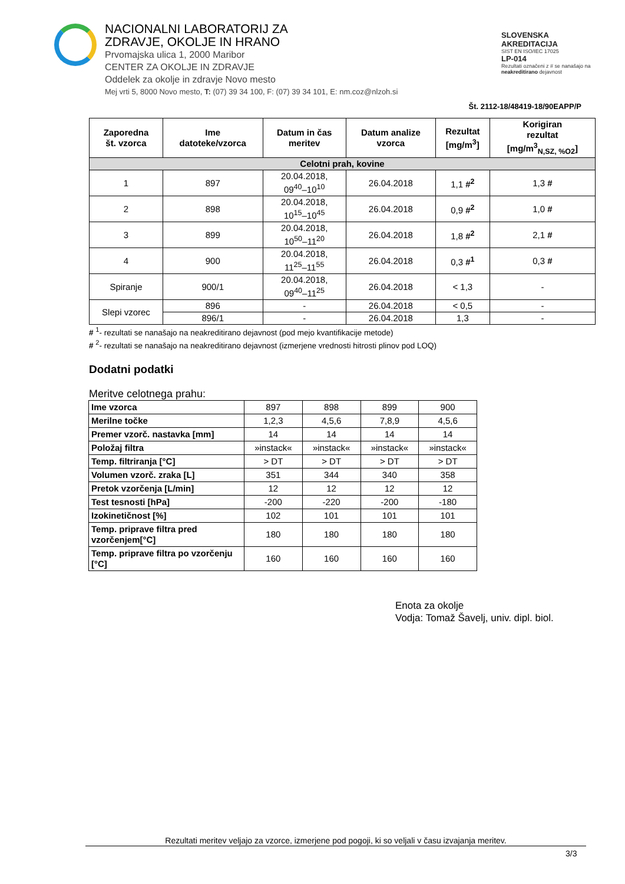NACIONALNI LABORATORIJ ZA
ZDRAVJE, OKOLJE IN HRANO
Prvomajska ulica 1, 2000 Maribor
CENTER ZA OKOLJE IN ZDRAVJE
Oddelek za okolje in zdravje Novo mesto
Mej vrti 5, 8000 Novo mesto, T: (07) 39 34 100, F: (07) 39 34 101, E: nm.coz@nlzoh.si
SLOVENSKA AKREDITACIJA
SIST EN ISO/IEC 17025
LP-014
Rezultati označeni z # se nanašajo na neakreditirano dejavnost
Št. 2112-18/48419-18/90EAPP/P
| Zaporedna št. vzorca | Ime datoteke/vzorca | Datum in čas meritev | Datum analize vzorca | Rezultat [mg/m<sup>3</sup>] | Korigiran rezultat [mg/m<sup>3</sup><sub>N,SZ, %O2</sub>] |
| --- | --- | --- | --- | --- | --- |
| Celotni prah, kovine | | | | | |
| 1 | 897 | 20.04.2018, 09<sup>40</sup>–10<sup>10</sup> | 26.04.2018 | 1,1 #<sup>2</sup> | 1,3 # |
| 2 | 898 | 20.04.2018, 10<sup>15</sup>–10<sup>45</sup> | 26.04.2018 | 0,9 #<sup>2</sup> | 1,0 # |
| 3 | 899 | 20.04.2018, 10<sup>50</sup>–11<sup>20</sup> | 26.04.2018 | 1,8 #<sup>2</sup> | 2,1 # |
| 4 | 900 | 20.04.2018, 11<sup>25</sup>–11<sup>55</sup> | 26.04.2018 | 0,3 #<sup>1</sup> | 0,3 # |
| Spiranje | 900/1 | 20.04.2018, 09<sup>40</sup>–11<sup>25</sup> | 26.04.2018 | < 1,3 | - |
| Slepi vzorec | 896 | - | 26.04.2018 | < 0,5 | - |
| | 896/1 | - | 26.04.2018 | 1,3 | - |
# <sup>1</sup>- rezultati se nanašajo na neakreditirano dejavnost (pod mejo kvantifikacije metode)
# <sup>2</sup>- rezultati se nanašajo na neakreditirano dejavnost (izmerjene vrednosti hitrosti plinov pod LOQ)
Dodatni podatki
Meritve celotnega prahu:
| Ime vzorca | 897 | 898 | 899 | 900 |
| Merilne točke | 1,2,3 | 4,5,6 | 7,8,9 | 4,5,6 |
| Premer vzorč. nastavka [mm] | 14 | 14 | 14 | 14 |
| Položaj filtra | »instack« | »instack« | »instack« | »instack« |
| Temp. filtriranja [°C] | > DT | > DT | > DT | > DT |
| Volumen vzorč. zraka [L] | 351 | 344 | 340 | 358 |
| Pretok vzorčenja [L/min] | 12 | 12 | 12 | 12 |
| Test tesnosti [hPa] | -200 | -220 | -200 | -180 |
| Izokinetičnost [%] | 102 | 101 | 101 | 101 |
| Temp. priprave filtra pred vzorčenjem[°C] | 180 | 180 | 180 | 180 |
| Temp. priprave filtra po vzorčenju [°C] | 160 | 160 | 160 | 160 |
Enota za okolje
Vodja: Tomaž Šavelj, univ. dipl. biol.
Rezultati meritev veljajo za vzorce, izmerjene pod pogoji, ki so veljali v času izvajanja meritev.
3/3